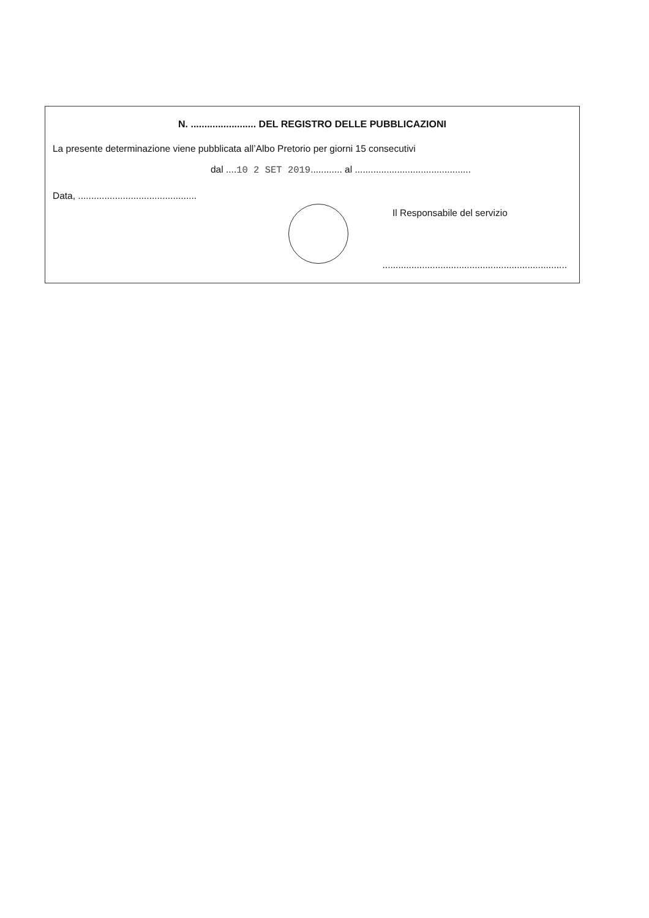N. ........................ DEL REGISTRO DELLE PUBBLICAZIONI
La presente determinazione viene pubblicata all’Albo Pretorio per giorni 15 consecutivi
dal ....10 2 SET 2019............ al ............................................
Data, .............................................
Il Responsabile del servizio
......................................................................